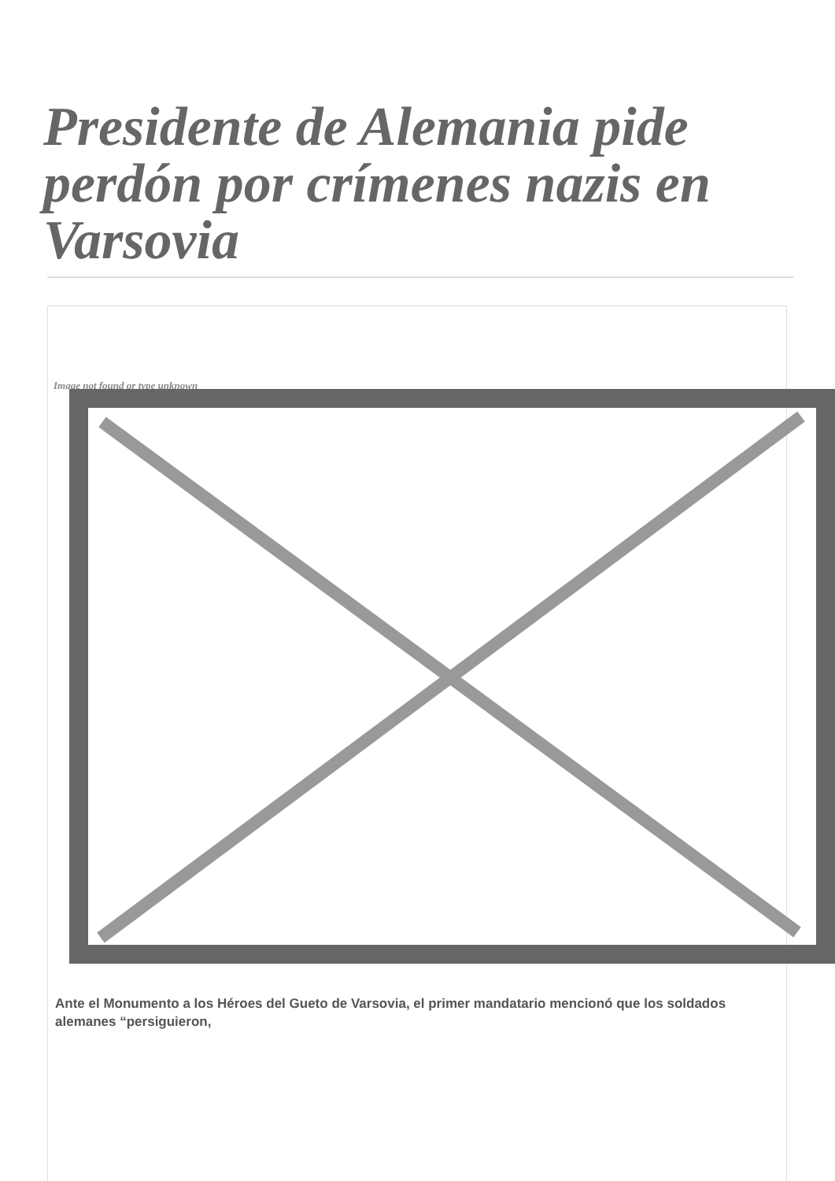Presidente de Alemania pide perdón por crímenes nazis en Varsovia
Image not found or type unknown
Ante el Monumento a los Héroes del Gueto de Varsovia, el primer mandatario mencionó que los soldados alemanes “persiguieron,